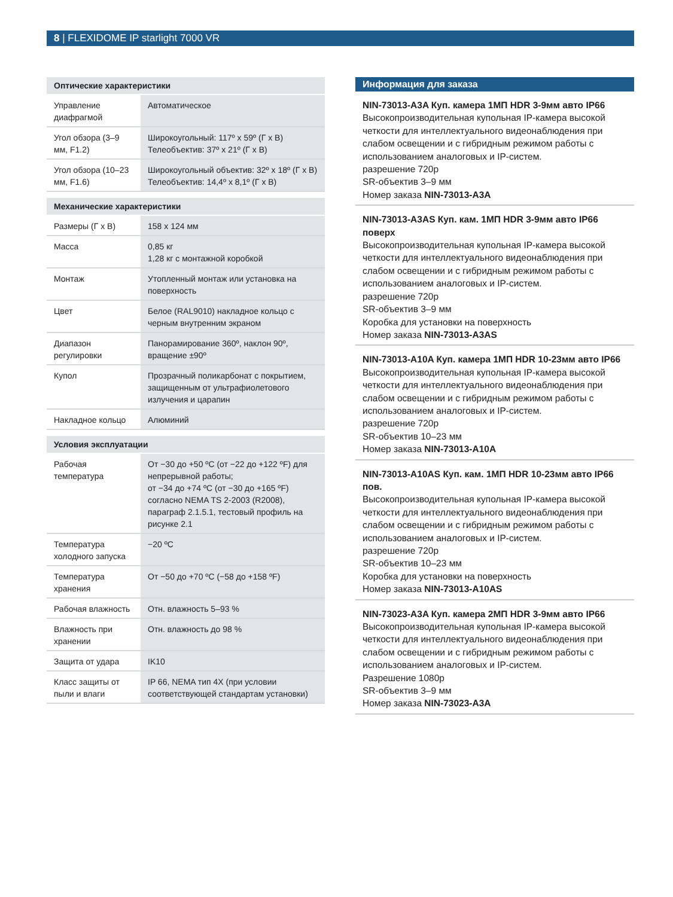8 | FLEXIDOME IP starlight 7000 VR
| Оптические характеристики | |
| --- | --- |
| Управление диафрагмой | Автоматическое |
| Угол обзора (3–9 мм, F1.2) | Широкоугольный: 117º x 59º (Г x В) Телеобъектив: 37º x 21º (Г x В) |
| Угол обзора (10–23 мм, F1.6) | Широкоугольный объектив: 32º x 18º (Г x В) Телеобъектив: 14,4º x 8,1º (Г x В) |
| Механические характеристики | |
| --- | --- |
| Размеры (Г x В) | 158 x 124 мм |
| Масса | 0,85 кг 1,28 кг с монтажной коробкой |
| Монтаж | Утопленный монтаж или установка на поверхность |
| Цвет | Белое (RAL9010) накладное кольцо с черным внутренним экраном |
| Диапазон регулировки | Панорамирование 360º, наклон 90º, вращение ±90º |
| Купол | Прозрачный поликарбонат с покрытием, защищенным от ультрафиолетового излучения и царапин |
| Накладное кольцо | Алюминий |
| Условия эксплуатации | |
| --- | --- |
| Рабочая температура | От −30 до +50 ºC (от −22 до +122 ºF) для непрерывной работы; от −34 до +74 ºC (от −30 до +165 ºF) согласно NEMA TS 2-2003 (R2008), параграф 2.1.5.1, тестовый профиль на рисунке 2.1 |
| Температура холодного запуска | −20 ºC |
| Температура хранения | От −50 до +70 ºC (−58 до +158 ºF) |
| Рабочая влажность | Отн. влажность 5–93 % |
| Влажность при хранении | Отн. влажность до 98 % |
| Защита от удара | IK10 |
| Класс защиты от пыли и влаги | IP 66, NEMA тип 4X (при условии соответствующей стандартам установки) |
Информация для заказа
NIN-73013-A3A Куп. камера 1МП HDR 3-9мм авто IP66
Высокопроизводительная купольная IP-камера высокой четкости для интеллектуального видеонаблюдения при слабом освещении и с гибридным режимом работы с использованием аналоговых и IP-систем.
разрешение 720p
SR-объектив 3–9 мм
Номер заказа NIN-73013-A3A
NIN-73013-A3AS Куп. кам. 1МП HDR 3-9мм авто IP66 поверх
Высокопроизводительная купольная IP-камера высокой четкости для интеллектуального видеонаблюдения при слабом освещении и с гибридным режимом работы с использованием аналоговых и IP-систем.
разрешение 720p
SR-объектив 3–9 мм
Коробка для установки на поверхность
Номер заказа NIN-73013-A3AS
NIN-73013-A10A Куп. камера 1МП HDR 10-23мм авто IP66
Высокопроизводительная купольная IP-камера высокой четкости для интеллектуального видеонаблюдения при слабом освещении и с гибридным режимом работы с использованием аналоговых и IP-систем.
разрешение 720p
SR-объектив 10–23 мм
Номер заказа NIN-73013-A10A
NIN-73013-A10AS Куп. кам. 1МП HDR 10-23мм авто IP66 пов.
Высокопроизводительная купольная IP-камера высокой четкости для интеллектуального видеонаблюдения при слабом освещении и с гибридным режимом работы с использованием аналоговых и IP-систем.
разрешение 720p
SR-объектив 10–23 мм
Коробка для установки на поверхность
Номер заказа NIN-73013-A10AS
NIN-73023-A3A Куп. камера 2МП HDR 3-9мм авто IP66
Высокопроизводительная купольная IP-камера высокой четкости для интеллектуального видеонаблюдения при слабом освещении и с гибридным режимом работы с использованием аналоговых и IP-систем.
Разрешение 1080p
SR-объектив 3–9 мм
Номер заказа NIN-73023-A3A